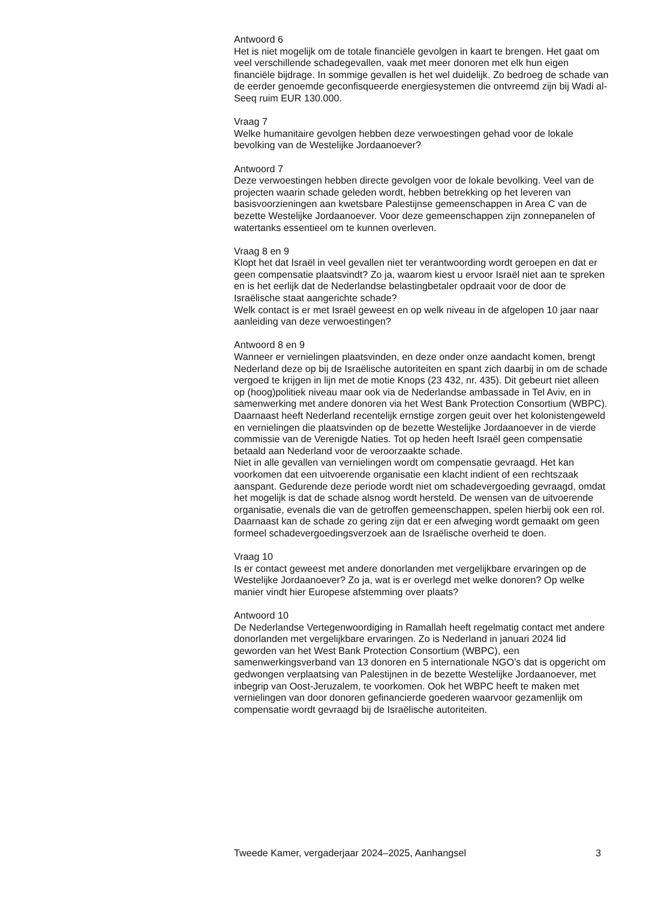Antwoord 6
Het is niet mogelijk om de totale financiële gevolgen in kaart te brengen. Het gaat om veel verschillende schadegevallen, vaak met meer donoren met elk hun eigen financiële bijdrage. In sommige gevallen is het wel duidelijk. Zo bedroeg de schade van de eerder genoemde geconfisqueerde energiesystemen die ontvreemd zijn bij Wadi al-Seeq ruim EUR 130.000.
Vraag 7
Welke humanitaire gevolgen hebben deze verwoestingen gehad voor de lokale bevolking van de Westelijke Jordaanoever?
Antwoord 7
Deze verwoestingen hebben directe gevolgen voor de lokale bevolking. Veel van de projecten waarin schade geleden wordt, hebben betrekking op het leveren van basisvoorzieningen aan kwetsbare Palestijnse gemeenschappen in Area C van de bezette Westelijke Jordaanoever. Voor deze gemeenschappen zijn zonnepanelen of watertanks essentieel om te kunnen overleven.
Vraag 8 en 9
Klopt het dat Israël in veel gevallen niet ter verantwoording wordt geroepen en dat er geen compensatie plaatsvindt? Zo ja, waarom kiest u ervoor Israël niet aan te spreken en is het eerlijk dat de Nederlandse belastingbetaler opdraait voor de door de Israëlische staat aangerichte schade?
Welk contact is er met Israël geweest en op welk niveau in de afgelopen 10 jaar naar aanleiding van deze verwoestingen?
Antwoord 8 en 9
Wanneer er vernielingen plaatsvinden, en deze onder onze aandacht komen, brengt Nederland deze op bij de Israëlische autoriteiten en spant zich daarbij in om de schade vergoed te krijgen in lijn met de motie Knops (23 432, nr. 435). Dit gebeurt niet alleen op (hoog)politiek niveau maar ook via de Nederlandse ambassade in Tel Aviv, en in samenwerking met andere donoren via het West Bank Protection Consortium (WBPC). Daarnaast heeft Nederland recentelijk ernstige zorgen geuit over het kolonistengeweld en vernielingen die plaatsvinden op de bezette Westelijke Jordaanoever in de vierde commissie van de Verenigde Naties. Tot op heden heeft Israël geen compensatie betaald aan Nederland voor de veroorzaakte schade.
Niet in alle gevallen van vernielingen wordt om compensatie gevraagd. Het kan voorkomen dat een uitvoerende organisatie een klacht indient of een rechtszaak aanspant. Gedurende deze periode wordt niet om schadevergoeding gevraagd, omdat het mogelijk is dat de schade alsnog wordt hersteld. De wensen van de uitvoerende organisatie, evenals die van de getroffen gemeenschappen, spelen hierbij ook een rol. Daarnaast kan de schade zo gering zijn dat er een afweging wordt gemaakt om geen formeel schadevergoedingsverzoek aan de Israëlische overheid te doen.
Vraag 10
Is er contact geweest met andere donorlanden met vergelijkbare ervaringen op de Westelijke Jordaanoever? Zo ja, wat is er overlegd met welke donoren? Op welke manier vindt hier Europese afstemming over plaats?
Antwoord 10
De Nederlandse Vertegenwoordiging in Ramallah heeft regelmatig contact met andere donorlanden met vergelijkbare ervaringen. Zo is Nederland in januari 2024 lid geworden van het West Bank Protection Consortium (WBPC), een samenwerkingsverband van 13 donoren en 5 internationale NGO’s dat is opgericht om gedwongen verplaatsing van Palestijnen in de bezette Westelijke Jordaanoever, met inbegrip van Oost-Jeruzalem, te voorkomen. Ook het WBPC heeft te maken met vernielingen van door donoren gefinancierde goederen waarvoor gezamenlijk om compensatie wordt gevraagd bij de Israëlische autoriteiten.
Tweede Kamer, vergaderjaar 2024–2025, Aanhangsel 3